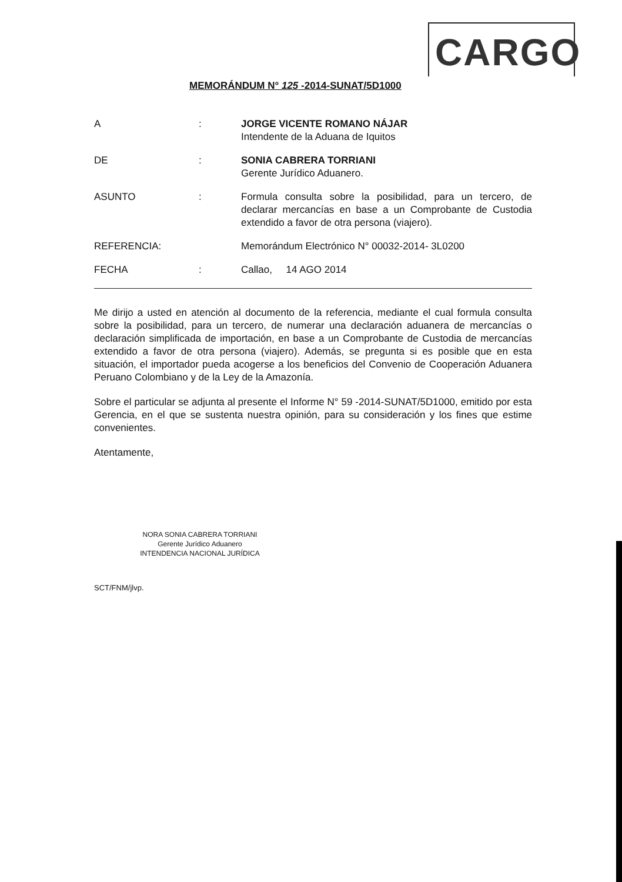CARGO
MEMORÁNDUM N° 125 -2014-SUNAT/5D1000
A : JORGE VICENTE ROMANO NÁJAR
Intendente de la Aduana de Iquitos
DE : SONIA CABRERA TORRIANI
Gerente Jurídico Aduanero.
ASUNTO : Formula consulta sobre la posibilidad, para un tercero, de declarar mercancías en base a un Comprobante de Custodia extendido a favor de otra persona (viajero).
REFERENCIA: Memorándum Electrónico N° 00032-2014- 3L0200
FECHA : Callao, 14 AGO 2014
Me dirijo a usted en atención al documento de la referencia, mediante el cual formula consulta sobre la posibilidad, para un tercero, de numerar una declaración aduanera de mercancías o declaración simplificada de importación, en base a un Comprobante de Custodia de mercancías extendido a favor de otra persona (viajero). Además, se pregunta si es posible que en esta situación, el importador pueda acogerse a los beneficios del Convenio de Cooperación Aduanera Peruano Colombiano y de la Ley de la Amazonía.
Sobre el particular se adjunta al presente el Informe N° 59 -2014-SUNAT/5D1000, emitido por esta Gerencia, en el que se sustenta nuestra opinión, para su consideración y los fines que estime convenientes.
Atentamente,
NORA SONIA CABRERA TORRIANI
Gerente Jurídico Aduanero
INTENDENCIA NACIONAL JURÍDICA
SCT/FNM/jlvp.